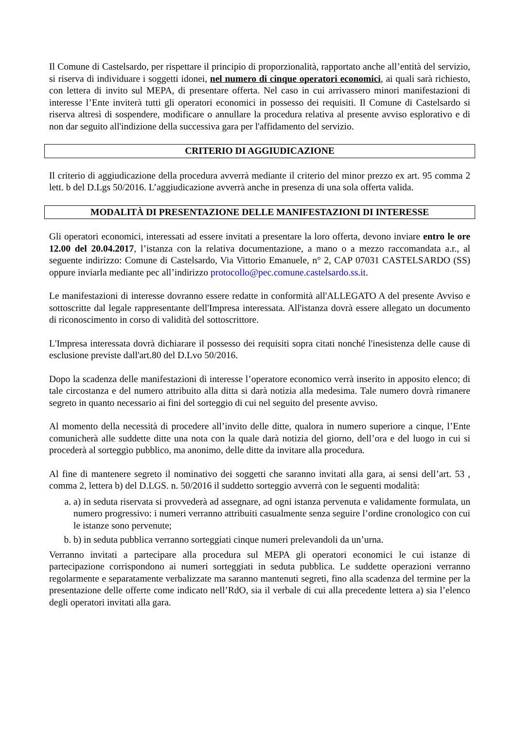Il Comune di Castelsardo, per rispettare il principio di proporzionalità, rapportato anche all’entità del servizio, si riserva di individuare i soggetti idonei, nel numero di cinque operatori economici, ai quali sarà richiesto, con lettera di invito sul MEPA, di presentare offerta. Nel caso in cui arrivassero minori manifestazioni di interesse l’Ente inviterà tutti gli operatori economici in possesso dei requisiti. Il Comune di Castelsardo si riserva altresì di sospendere, modificare o annullare la procedura relativa al presente avviso esplorativo e di non dar seguito all'indizione della successiva gara per l'affidamento del servizio.
CRITERIO DI AGGIUDICAZIONE
Il criterio di aggiudicazione della procedura avverrà mediante il criterio del minor prezzo ex art. 95 comma 2 lett. b del D.Lgs 50/2016. L’aggiudicazione avverrà anche in presenza di una sola offerta valida.
MODALITÀ DI PRESENTAZIONE DELLE MANIFESTAZIONI DI INTERESSE
Gli operatori economici, interessati ad essere invitati a presentare la loro offerta, devono inviare entro le ore 12.00 del 20.04.2017, l’istanza con la relativa documentazione, a mano o a mezzo raccomandata a.r., al seguente indirizzo: Comune di Castelsardo, Via Vittorio Emanuele, n° 2, CAP 07031 CASTELSARDO (SS) oppure inviarla mediante pec all’indirizzo protocollo@pec.comune.castelsardo.ss.it.
Le manifestazioni di interesse dovranno essere redatte in conformità all'ALLEGATO A del presente Avviso e sottoscritte dal legale rappresentante dell'Impresa interessata. All'istanza dovrà essere allegato un documento di riconoscimento in corso di validità del sottoscrittore.
L'Impresa interessata dovrà dichiarare il possesso dei requisiti sopra citati nonché l'inesistenza delle cause di esclusione previste dall'art.80 del D.Lvo 50/2016.
Dopo la scadenza delle manifestazioni di interesse l’operatore economico verrà inserito in apposito elenco; di tale circostanza e del numero attribuito alla ditta si darà notizia alla medesima. Tale numero dovrà rimanere segreto in quanto necessario ai fini del sorteggio di cui nel seguito del presente avviso.
Al momento della necessità di procedere all’invito delle ditte, qualora in numero superiore a cinque, l’Ente comunicherà alle suddette ditte una nota con la quale darà notizia del giorno, dell’ora e del luogo in cui si procederà al sorteggio pubblico, ma anonimo, delle ditte da invitare alla procedura.
Al fine di mantenere segreto il nominativo dei soggetti che saranno invitati alla gara, ai sensi dell’art. 53 , comma 2, lettera b) del D.LGS. n. 50/2016 il suddetto sorteggio avverrà con le seguenti modalità:
a. a) in seduta riservata si provvederà ad assegnare, ad ogni istanza pervenuta e validamente formulata, un numero progressivo: i numeri verranno attribuiti casualmente senza seguire l’ordine cronologico con cui le istanze sono pervenute;
b. b) in seduta pubblica verranno sorteggiati cinque numeri prelevandoli da un’urna.
Verranno invitati a partecipare alla procedura sul MEPA gli operatori economici le cui istanze di partecipazione corrispondono ai numeri sorteggiati in seduta pubblica. Le suddette operazioni verranno regolarmente e separatamente verbalizzate ma saranno mantenuti segreti, fino alla scadenza del termine per la presentazione delle offerte come indicato nell’RdO, sia il verbale di cui alla precedente lettera a) sia l’elenco degli operatori invitati alla gara.